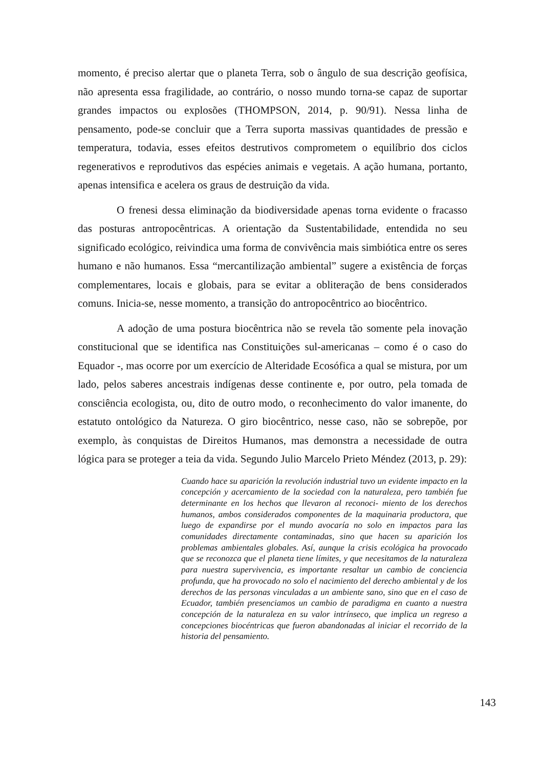momento, é preciso alertar que o planeta Terra, sob o ângulo de sua descrição geofísica, não apresenta essa fragilidade, ao contrário, o nosso mundo torna-se capaz de suportar grandes impactos ou explosões (THOMPSON, 2014, p. 90/91). Nessa linha de pensamento, pode-se concluir que a Terra suporta massivas quantidades de pressão e temperatura, todavia, esses efeitos destrutivos comprometem o equilíbrio dos ciclos regenerativos e reprodutivos das espécies animais e vegetais. A ação humana, portanto, apenas intensifica e acelera os graus de destruição da vida.
O frenesi dessa eliminação da biodiversidade apenas torna evidente o fracasso das posturas antropocêntricas. A orientação da Sustentabilidade, entendida no seu significado ecológico, reivindica uma forma de convivência mais simbiótica entre os seres humano e não humanos. Essa “mercantilização ambiental” sugere a existência de forças complementares, locais e globais, para se evitar a obliteração de bens considerados comuns. Inicia-se, nesse momento, a transição do antropocêntrico ao biocêntrico.
A adoção de uma postura biocêntrica não se revela tão somente pela inovação constitucional que se identifica nas Constituições sul-americanas – como é o caso do Equador -, mas ocorre por um exercício de Alteridade Ecosófica a qual se mistura, por um lado, pelos saberes ancestrais indígenas desse continente e, por outro, pela tomada de consciência ecologista, ou, dito de outro modo, o reconhecimento do valor imanente, do estatuto ontológico da Natureza. O giro biocêntrico, nesse caso, não se sobrepõe, por exemplo, às conquistas de Direitos Humanos, mas demonstra a necessidade de outra lógica para se proteger a teia da vida. Segundo Julio Marcelo Prieto Méndez (2013, p. 29):
Cuando hace su aparición la revolución industrial tuvo un evidente impacto en la concepción y acercamiento de la sociedad con la naturaleza, pero también fue determinante en los hechos que llevaron al reconoci- miento de los derechos humanos, ambos considerados componentes de la maquinaria productora, que luego de expandirse por el mundo avocaría no solo en impactos para las comunidades directamente contaminadas, sino que hacen su aparición los problemas ambientales globales. Así, aunque la crisis ecológica ha provocado que se reconozca que el planeta tiene límites, y que necesitamos de la naturaleza para nuestra supervivencia, es importante resaltar un cambio de conciencia profunda, que ha provocado no solo el nacimiento del derecho ambiental y de los derechos de las personas vinculadas a un ambiente sano, sino que en el caso de Ecuador, también presenciamos un cambio de paradigma en cuanto a nuestra concepción de la naturaleza en su valor intrínseco, que implica un regreso a concepciones biocéntricas que fueron abandonadas al iniciar el recorrido de la historia del pensamiento.
143